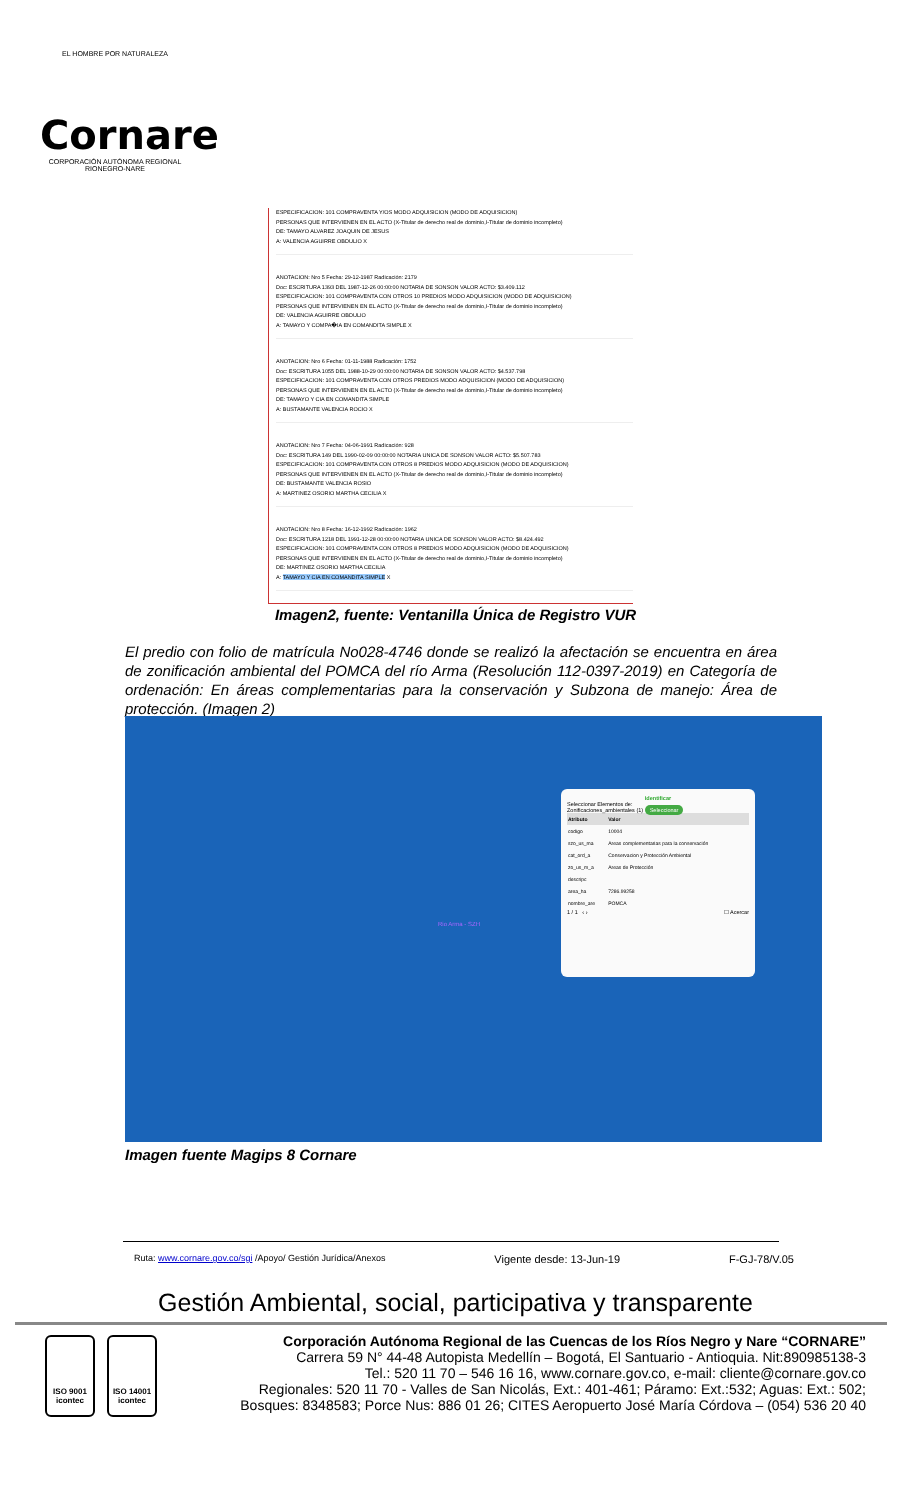EL HOMBRE POR NATURALEZA
Cornare
CORPORACIÓN AUTÓNOMA REGIONAL RIONEGRO-NARE
ESPECIFICACION: 101 COMPRAVENTA Y/OS MODO ADQUISICION (MODO DE ADQUISICION)
PERSONAS QUE INTERVIENEN EN EL ACTO (X-Titular de derecho real de dominio,I-Titular de dominio incompleto)
DE: TAMAYO ALVAREZ JOAQUIN DE JESUS
A: VALENCIA AGUIRRE OBDULIO X
ANOTACION: Nro 5 Fecha: 29-12-1987 Radicación: 2179
Doc: ESCRITURA 1393 DEL 1987-12-26 00:00:00 NOTARIA DE SONSON VALOR ACTO: $3.409.112
ESPECIFICACION: 101 COMPRAVENTA CON OTROS 10 PREDIOS MODO ADQUISICION (MODO DE ADQUISICION)
PERSONAS QUE INTERVIENEN EN EL ACTO (X-Titular de derecho real de dominio,I-Titular de dominio incompleto)
DE: VALENCIA AGUIRRE OBDULIO
A: TAMAYO Y COMPA�IA EN COMANDITA SIMPLE X
ANOTACION: Nro 6 Fecha: 01-11-1988 Radicación: 1752
Doc: ESCRITURA 1055 DEL 1988-10-29 00:00:00 NOTARIA DE SONSON VALOR ACTO: $4.537.798
ESPECIFICACION: 101 COMPRAVENTA CON OTROS PREDIOS MODO ADQUISICION (MODO DE ADQUISICION)
PERSONAS QUE INTERVIENEN EN EL ACTO (X-Titular de derecho real de dominio,I-Titular de dominio incompleto)
DE: TAMAYO Y CIA EN COMANDITA SIMPLE
A: BUSTAMANTE VALENCIA ROCIO X
ANOTACION: Nro 7 Fecha: 04-06-1991 Radicación: 928
Doc: ESCRITURA 149 DEL 1990-02-09 00:00:00 NOTARIA UNICA DE SONSON VALOR ACTO: $5.507.783
ESPECIFICACION: 101 COMPRAVENTA CON OTROS 8 PREDIOS MODO ADQUISICION (MODO DE ADQUISICION)
PERSONAS QUE INTERVIENEN EN EL ACTO (X-Titular de derecho real de dominio,I-Titular de dominio incompleto)
DE: BUSTAMANTE VALENCIA ROSIO
A: MARTINEZ OSORIO MARTHA CECILIA X
ANOTACION: Nro 8 Fecha: 16-12-1992 Radicación: 1962
Doc: ESCRITURA 1218 DEL 1991-12-28 00:00:00 NOTARIA UNICA DE SONSON VALOR ACTO: $8.424.492
ESPECIFICACION: 101 COMPRAVENTA CON OTROS 8 PREDIOS MODO ADQUISICION (MODO DE ADQUISICION)
PERSONAS QUE INTERVIENEN EN EL ACTO (X-Titular de derecho real de dominio,I-Titular de dominio incompleto)
DE: MARTINEZ OSORIO MARTHA CECILIA
A: TAMAYO Y CIA EN COMANDITA SIMPLE X
Imagen2, fuente: Ventanilla Única de Registro VUR
El predio con folio de matrícula No028-4746 donde se realizó la afectación se encuentra en área de zonificación ambiental del POMCA del río Arma (Resolución 112-0397-2019) en Categoría de ordenación: En áreas complementarias para la conservación y Subzona de manejo: Área de protección. (Imagen 2)
Rio Arma - SZH
Identificar
Seleccionar Elementos de:
Zonificaciones_ambientales (1) Seleccionar
| Atributo | Valor |
| --- | --- |
| codigo | 10004 |
| szo_us_ma | Areas complementarias para la conservación |
| cat_ord_a | Conservacion y Protección Ambiental |
| zo_us_m_a | Areas de Protección |
| descripc | |
| area_ha | 7286.99258 |
| nombre_are | POMCA |
1 / 1 ‹ › ☐ Acercar
Imagen fuente Magips 8 Cornare
Ruta: www.cornare.gov.co/sgi /Apoyo/ Gestión Jurídica/Anexos Vigente desde: 13-Jun-19 F-GJ-78/V.05
Gestión Ambiental, social, participativa y transparente
ISO 9001
icontec
ISO 14001
icontec
Corporación Autónoma Regional de las Cuencas de los Ríos Negro y Nare “CORNARE”
Carrera 59 N° 44-48 Autopista Medellín – Bogotá, El Santuario - Antioquia. Nit:890985138-3
Tel.: 520 11 70 – 546 16 16, www.cornare.gov.co, e-mail: cliente@cornare.gov.co
Regionales: 520 11 70 - Valles de San Nicolás, Ext.: 401-461; Páramo: Ext.:532; Aguas: Ext.: 502;
Bosques: 8348583; Porce Nus: 886 01 26; CITES Aeropuerto José María Córdova – (054) 536 20 40